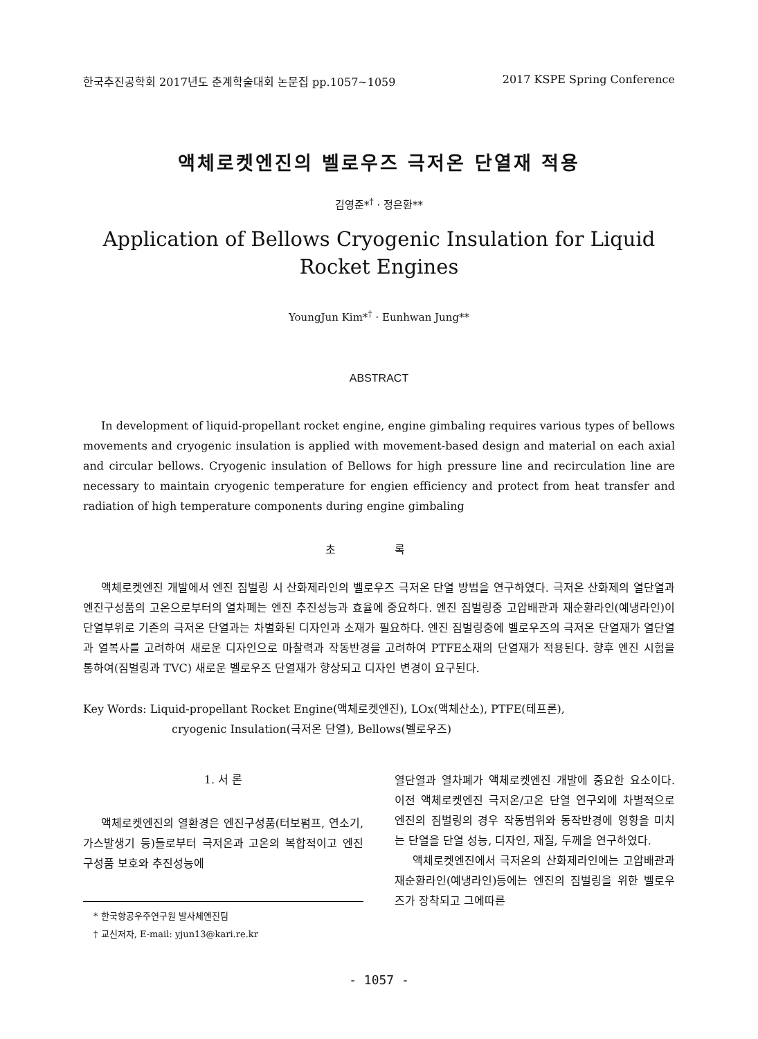한국추진공학회 2017년도 춘계학술대회 논문집 pp.1057~1059 2017 KSPE Spring Conference
액체로켓엔진의 벨로우즈 극저온 단열재 적용
김영준*<sup>†</sup> · 정은환**
Application of Bellows Cryogenic Insulation for Liquid Rocket Engines
YoungJun Kim*<sup>†</sup> · Eunhwan Jung**
ABSTRACT
In development of liquid-propellant rocket engine, engine gimbaling requires various types of bellows movements and cryogenic insulation is applied with movement-based design and material on each axial and circular bellows. Cryogenic insulation of Bellows for high pressure line and recirculation line are necessary to maintain cryogenic temperature for engien efficiency and protect from heat transfer and radiation of high temperature components during engine gimbaling
초 록
액체로켓엔진 개발에서 엔진 짐벌링 시 산화제라인의 벨로우즈 극저온 단열 방법을 연구하였다. 극저온 산화제의 열단열과 엔진구성품의 고온으로부터의 열차폐는 엔진 추진성능과 효율에 중요하다. 엔진 짐벌링중 고압배관과 재순환라인(예냉라인)이 단열부위로 기존의 극저온 단열과는 차별화된 디자인과 소재가 필요하다. 엔진 짐벌링중에 벨로우즈의 극저온 단열재가 열단열과 열복사를 고려하여 새로운 디자인으로 마찰력과 작동반경을 고려하여 PTFE소재의 단열재가 적용된다. 향후 엔진 시험을 통하여(짐벌링과 TVC) 새로운 벨로우즈 단열재가 향상되고 디자인 변경이 요구된다.
Key Words: Liquid-propellant Rocket Engine(액체로켓엔진), LOx(액체산소), PTFE(테프론),
cryogenic Insulation(극저온 단열), Bellows(벨로우즈)
1. 서 론
액체로켓엔진의 열환경은 엔진구성품(터보펌프, 연소기, 가스발생기 등)들로부터 극저온과 고온의 복합적이고 엔진구성품 보호와 추진성능에
* 한국항공우주연구원 발사체엔진팀
† 교신저자, E-mail: yjun13@kari.re.kr
열단열과 열차폐가 액체로켓엔진 개발에 중요한 요소이다. 이전 액체로켓엔진 극저온/고온 단열 연구외에 차별적으로 엔진의 짐벌링의 경우 작동범위와 동작반경에 영향을 미치는 단열을 단열 성능, 디자인, 재질, 두께을 연구하였다.
액체로켓엔진에서 극저온의 산화제라인에는 고압배관과 재순환라인(예냉라인)등에는 엔진의 짐벌링을 위한 벨로우즈가 장착되고 그에따른
- 1057 -